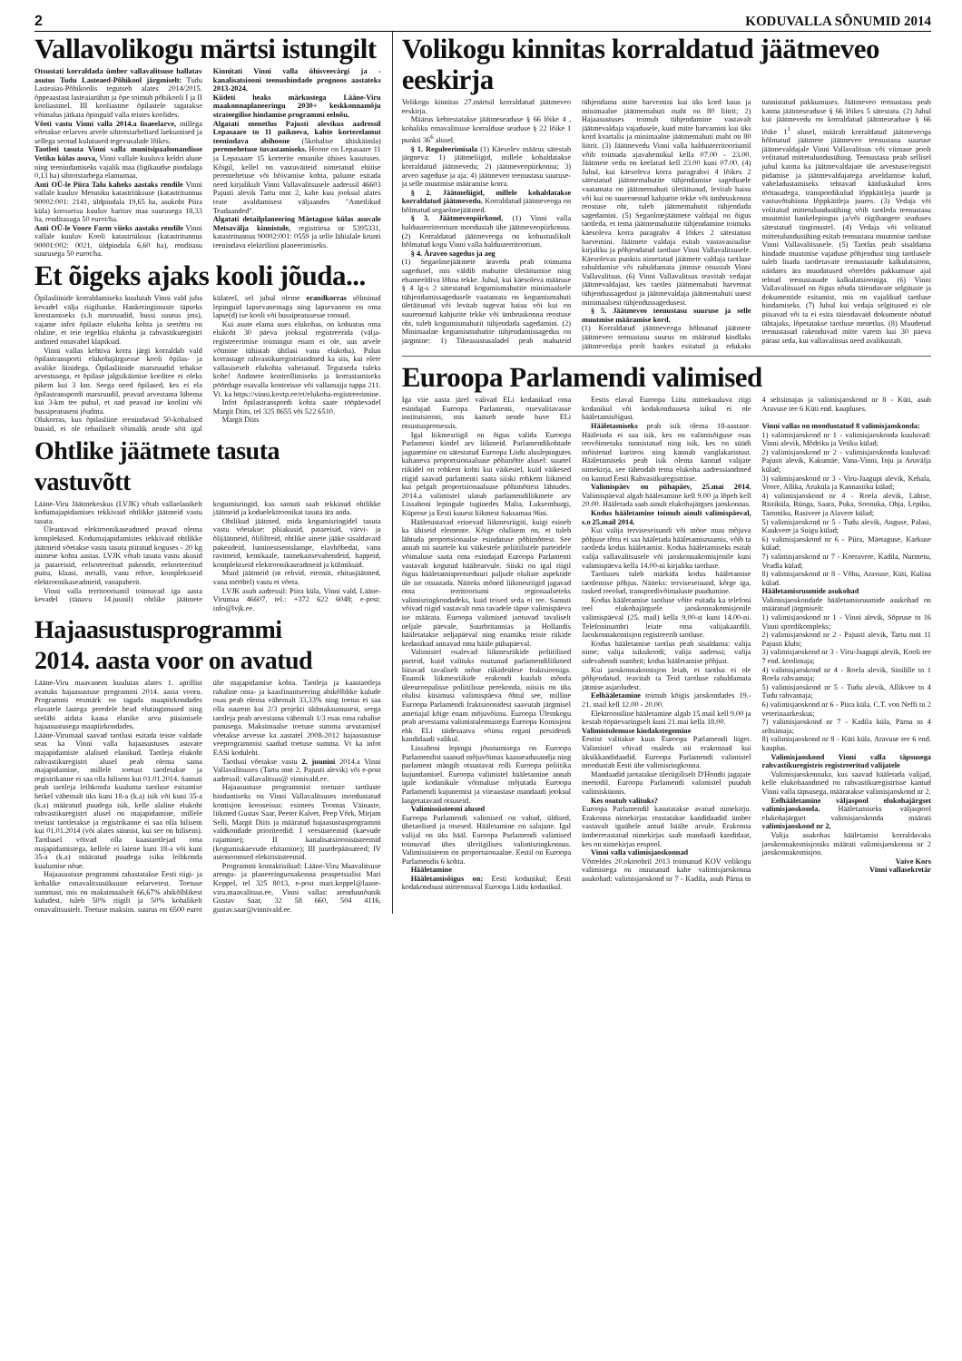2 KODUVALLA SÕNUMID 2014
Vallavolikogu märtsi istungilt
Otsustati korraldada ümber vallavalitsuse hallatav asutus Tudu Lasteaed-Põhikool järgmiselt: Tudu Lasteaias-Põhikoolis tegutseb alates 2014/2015. õppeaastast lasteaiarühm ja õpe toimub põhikooli I ja II kooliastmel. III kooliastme õpilastele tagatakse võimalus jätkata õpinguid valla teistes koolides.
Võeti vastu Vinni valla 2014.a lisaeelarve, millega võetakse eelarves arvele sihtotstarbelised laekumised ja sellega seotud kulutused tegevusalade lõikes.
Taotleti tasuta Vinni valla munitsipaalomandisse Vetiku külas asuva, Vinni vallale kuuluva keldri alune ning teenindamiseks vajalik maa (ligikaudse pindalaga 0,13 ha) sihtotstarbega elamumaa.
Anti OÜ-le Piira Talu kaheks aastaks rendile Vinni vallale kuuluv Metsniku katastriüksuse (katastritunnus 90002:001: 2141, üldpindala 19,65 ha, asukoht Piira küla) koosseisu kuuluv haritav maa suurusega 18,33 ha, renditasuga 50 eurot/ha.
Anti OÜ-le Voore Farm viieks aastaks rendile Vinni vallale kuuluv Kooli katastriüksus (katastritunnus 90001:002: 0021, üldpindala 6,60 ha), renditasu suurusega 50 eurot/ha.
Kinnitati Vinni valla ühisveevärgi ja -kanalisatsiooni teenushindade prognoos aastateks 2013-2024.
Kiideti heaks märkustega Lääne-Viru maakonnaplaneeringu 2030+ keskkonnamõju strateegilise hindamise programmi eelnõu.
Algatati menetlus Pajusti alevikus aadressil Lepasaare tn 11 paikneva, kahte korterelamut teenindava abihoone (5kohalise ühiskäimla) peremehetuse tuvastamiseks. Hoone on Lepasaare 11 ja Lepasaare 15 korterite omanike ühises kasutuses. Kõigil, kellel on vastuväiteid nimetatud ehitise peremehetuse või hõivamise kohta, palume esitada need kirjalikult Vinni Vallavalitsusele aadressil 46603 Pajusti alevik Tartu mnt 2, kahe kuu jooksul alates teate avaldamisest väljaandes "Ametlikud Teadaanded".
Algatati detailplaneering Mäetaguse külas asuvale Metsavälja kinnistule, registriosa nr 5395331, katastritunnus 90002:001: 0559 ja selle lähialale krunti teenindava elektriliini planeerimiseks.
Et õigeks ajaks kooli jõuda...
Õpilasliinide korraldamiseks kuulutab Vinni vald juba kevadel välja riigihanke. Hanketingimuste täpseks koostamiseks (s.h marsruudid, bussi suurus jms), vajame infot õpilaste elukoha kohta ja seetõttu on oluline, et teie tegeliku elukoha ja rahvastikuregistri andmed omavahel klapiksid.
Vinni vallas kehtiva korra järgi korraldab vald õpilastransporti elukohajärgsesse kooli õpilas- ja avalike liinidega. Õpilasliinide marsruudid tehakse arvestusega, et õpilase jalgsikäimise koolitee ei oleks pikem kui 3 km. Seega need õpilased, kes ei ela õpilastranspordi marsruudil, peavad arvestama lühema kui 3-km tee puhul, et nad peavad ise koolini või bussipeatuseni jõudma.
Olukorras, kus õpilasliine teenindavad 50-kohalised bussid, ei ole tehniliselt võimalik nende sõit igal külateel, sel juhul oleme erandkorras sõlminud lepinguid lapsevanemaga ning lapsevanem on oma lapse(d) ise kooli või bussipeatusesse toonud.
Kui asute elama uues elukohas, on kohustus oma elukoht 30 päeva jooksul registreerida (välja-registreerimise toimingut enam ei ole, uus arvele võtmine tühistab ühtlasi vana elukoha). Palun korrastage rahvastikuregistriandmed ka siis, kui olete vallasiseselt elukohta vahetanud. Tegutseda tuleks kohe! Andmete kontrollimiseks ja korrastamiseks pöörduge osavalla kontorisse või vallamajja tuppa 211. Vt. ka https://vinni.kovtp.ee/et/elukoha-registreerimine.
Infot õpilastranspordi kohta saate tööpäevadel Margit Diits, tel 325 8655 või 522 6510.
Margit Diits
Ohtlike jäätmete tasuta vastuvõtt
Lääne-Viru Jäätmekeskus (LVJK) võtab vallaelanikelt kodumajapidamises tekkivaid ohtlikke jäätmeid vastu tasuta.
Üleantavad elektroonikaseadmed peavad olema komplektsed. Kodumajapidamistes tekkivaid ohtlikke jäätmeid võetakse vastu tasuta piiratud koguses - 20 kg inimese kohta aastas. LVJK võtab tasuta vastu akusid ja patareisid, eelsorteeritud pakendit, eelsorteeritud puitu, klaasi, metalli, vanu rehve, kompleksseid elektroonikaseadmeid, vanapaberit.
Vinni valla territooriumil toimuvad iga aasta kevadel (tänavu 14.juunil) ohtlike jäätmete kogumisringid, kus samuti saab tekkinud ohtlikke jäätmeid ja koduelektroonikat tasuta ära anda.
Ohtlikud jäätmed, mida kogumisringidel tasuta vastu võetakse: pliiakusid, patareisid, värvi- ja õlijäätmeid, õlifiltreid, ohtlike ainete jääke sisaldavaid pakendeid, luminestsentslampe, elavhõbedat, vanu ravimeid, kemikaale, taimekaitsevahendeid, happeid, komplektseid elektroonikaseadmeid ja külmikuid.
Muid jäätmeid (nt rehvid, eterniit, ehitusjäätmed, vana mööbel) vastu ei võeta.
LVJK asub aadressil: Piira küla, Vinni vald, Lääne-Virumaa 46607, tel.: +372 622 6048; e-post: info@lvjk.ee.
Hajaasustusprogrammi
2014. aasta voor on avatud
Lääne-Viru maavanem kuulutas alates 1. aprillist avatuks hajaasustuse programmi 2014. aasta vooru. Programmi eesmärk on tagada maapiirkondades elavatele lastega peredele head elutingimused ning seeläbi aidata kaasa elanike arvu püsimisele hajaasustusega maapiirkondades.
Lääne-Virumaal saavad taotlusi esitada teiste valdade seas ka Vinni valla hajaasustuses asuvate majapidamiste alalised elanikud. Taotleja elukoht rahvastikuregistri alusel peab olema sama majapidamine, millele toetust taotletakse ja registrikanne ei saa olla hilisem kui 01.01.2014. Samuti peab taotleja leibkonda kuuluma taotluse esitamise hetkel vähemalt üks kuni 18-a (k.a) isik või kuni 35-a (k.a) määratud puudega isik, kelle alaline elukoht rahvastikuregistri alusel on majapidamine, millele toetust taotletakse ja registrikanne ei saa olla hilisem kui 01.01.2014 (või alates sünnist, kui see on hilisem). Taotlusel võivad olla kaastaotlejad oma majapidamistega, kellele ei laiene kuni 18-a või kuni 35-a (k.a) määratud puudega isiku leibkonda kuulumise nõue.
Hajaasustuse programmi rahastatakse Eesti riigi- ja kohalike omavalitsusüksuste eelarvetest. Toetuse summast, mis on maksimaalselt 66,67% abikõlblikest kuludest, tuleb 50% riigilt ja 50% kohalikelt omavalitsustelt. Toetuse maksim. suurus on 6500 eurot ühe majapidamise kohta. Taotleja ja kaastaotleja rahaline oma- ja kaasfinantseering abikõlblike kulude osas peab olema vähemalt 33,33% ning toetus ei saa olla suurem kui 2/3 projekti üldmaksumusest, seega taotleja peab arvestama vähemalt 1/3 osas oma rahalise panusega. Maksimaalse toetuse summa arvutamisel võetakse arvesse ka aastatel 2008-2012 hajaasustuse veeprogrammist saadud toetuse summa. Vt ka infot EASi koduleht.
Taotlusi võetakse vastu 2. juunini 2014.a Vinni Vallavalitsuses (Tartu mnt 2, Pajusti alevik) või e-post aadressil: vallavalitsus@ vinnivald.ee.
Hajaasustuse programmist toetuste taotluste hindamiseks on Vinni Vallavalitsuses moodustatud komisjon koosseisus: esimees Toomas Väinaste, liikmed Gustav Saar, Peeter Kalvet, Peep Võrk, Mirjam Selli, Margit Diits ja määratud hajaasustusprogrammi valdkondade prioriteedid: I veesüsteemid (kaevude rajamine); II kanalisatsioonisüsteemid (kogumiskaevude ehitamine); III juurdepääsuteed; IV autonoomsed elektrisüsteemid.
Programmi kontaktisikud: Lääne-Viru Maavalitsuse arengu- ja planeeringuosakonna peaspetsialist Mari Koppel, tel 325 8013, e-post mari.koppel@laane-viru.maavalitsus.ee, Vinni vallas: arendusnõunik Gustav Saar, 32 58 660, 504 4116, gustav.saar@vinnivald.ee.
Volikogu kinnitas korraldatud jäätmeveo eeskirja
Volikogu kinnitas 27.märtsil korraldatud jäätmeveo eeskirja.
Määrus kehtestatakse jäätmeseaduse § 66 lõike 4 , kohaliku omavalitsuse korralduse seaduse § 22 lõike 1 punkti 36<sup>6</sup> alusel.
§ 1. Reguleerimisala (1) Käesolev määrus sätestab järgneva: 1) jäätmeliigid, millele kohaldatakse korraldatud jäätmevedu; 2) jäätmeveopiirkonna; 3) arveo sageduse ja aja; 4) jäätmeveo teenustasu suuruse- ja selle muutmise määramise korra.
§ 2. Jäätmeliigid, millele kohaldatakse korraldatud jäätmevedu. Korraldatud jäätmeveoga on hõlmatud segaolmejäätmed.
§ 3. Jäätmeveopiirkond. (1) Vinni valla haldusterritoorium moodustab ühe jäätmeveopiirkonna. (2) Korraldatud jäätmeveoga on kohustuslikult hõlmatud kogu Vinni valla haldusterritoorium.
§ 4. Äraveo sagedus ja aeg
(1) Segaolmejäätmete äravedu peab toimuma sagedusel, mis väldib mahutite ületäitumise ning ebameeldiva lõhna tekke. Juhul, kui käesoleva määruse § 4 lg-s 2 sätestatud kogumismahutite minimaalsele tühjendamissagedusele vaatamata on kogumismahuti ületäitunud või levitab tugevat haisu või kui on suurenenud kahjurite tekke või ümbruskonna reostuse oht, tuleb kogumismahutit tühjendada sagedamini. (2) Minimaalne kogumismahutite tühjendamissagedus on järgmine: 1) Tiheasustusaladel peab mahuteid tühjendama mitte harvemini kui üks kord kuus ja minimaalne jäätmemahuti maht on 80 liitrit; 2) Hajaasustuses toimub tühjendamine vastavalt jäätmevaldaja vajadusele, kuid mitte harvamini kui üks kord kvartalis ja minimaalne jäätmemahuti maht on 80 liitrit. (3) Jäätmevedu Vinni valla haldusterritooriumil võib toimuda ajavahemikul kella 07.00 - 23.00. Jäätmete vedu on keelatud kell 23.00 kuni 07.00. (4) Juhul, kui käesoleva korra paragrahvi 4 lõikes 2 sätestatud jäätmemahutite tühjendamise sagedusele vaatamata on jäätmemahuti ületäitunud, levitab haisu või kui on suurenenud kahjurite tekke või ümbruskonna reostuse oht, tuleb jäätmemahutit tühjendada sagedamini. (5) Segaolmejäätmete valdajal on õigus taotleda, et tema jäätmemahutite tühjendamine toimuks käesoleva korra paragrahv 4 lõikes 2 sätestatust harvemini. Jäätmete valdaja esitab vastavasisulise kirjaliku ja põhjendatud taotluse Vinni Vallavalitsusele. Käesolevas punktis nimetatud jäätmete valdaja taotluse rahuldamise või rahuldamata jätmise otsustab Vinni Vallavalitsus. (6) Vinni Vallavalitsus teavitab vedajat jäätmevaldajast, kes taotles jäätmemahuti harvemat tühjendussagedust ja jäätmevaldaja jäätmemahuti uuest minimaalsest tühjendussagedusest.
§ 5. Jäätmeveo teenustasu suuruse ja selle muutmise määramise kord.
(1) Korraldatud jäätmeveoga hõlmatud jäätmete jäätmeveo teenustasu suurus on määratud kindlaks jäätmevedaja poolt hankes esitatud ja edukaks tunnistatud pakkumuses. Jäätmeveo teenustasu peab katma jäätmeseaduse § 66 lõikes 5 sätestatu. (2) Juhul kui jäätmevedu on korraldatud jäätmeseaduse § 66 lõike 1<sup>1</sup> alusel, määrab korraldatud jäätmeveoga hõlmatud jäätmete jäätmeveo teenustasu suuruse jäätmevaldajale Vinni Vallavalitsus või viimase poolt volitatud mittetulundusühing. Teenustasu peab sellisel juhul katma ka jäätmevaldajate üle arvestuse/registri pidamise ja jäätmevaldajatega arveldamise kulud, vaheladustamiseks tehtavad käitluskulud koos töötasudega, transpordikulud lõppkäitleja juurde ja vastuvõtuhinna lõppkäitleja juures. (3) Vedaja või volitatud mittetulundusühing võib taotleda teenustasu muutmist hankelepingus ja/või riigihangete seaduses sätestatud tingimustel. (4) Vedaja või volitatud mittetulundusühing esitab teenustasu muutmise taotluse Vinni Vallavalitsusele. (5) Taotlus peab sisaldama hindade muutmise vajaduse põhjendust ning taotlusele tuleb lisada taotletavate teenustasude kalkulatsioon, näidates ära muudatused võrreldes pakkumuse ajal tehtud teenustasude kalkulatsiooniga. (6) Vinni Vallavalitsusel on õigus nõuda täiendavate selgituste ja dokumentide esitamist, mis on vajalikud taotluse hindamiseks. (7) Juhul kui vedaja selgitused ei ole piisavad või ta ei esita täiendavaid dokumente nõutud tähtajaks, lõpetatakse taotluse menetlus. (8) Muudetud teenustasud rakenduvad mitte varem kui 30 päeva pärast seda, kui vallavalitsus need avalikustab.
Euroopa Parlamendi valimised
Iga viie aasta järel valivad ELi kodanikud oma esindajad Euroopa Parlamenti, otsevalitavasse institutsiooni, mis kaitseb nende huve ELi otsustusprotsessis.
Igal liikmesriigil on õigus valida Euroopa Parlamenti kindel arv liikmeid. Parlamendikohtade jagunemine on sätestatud Euroopa Liidu aluslepingutes kahaneva proportsionaalsuse põhimõtte alusel: suurtel riikidel on rohkem kohti kui väikestel, kuid väikesed riigid saavad parlamenti saata siiski rohkem liikmeid kui pelgalt proportsionaalsuse põhimõttest lähtudes. 2014.a valimistel ulatub parlamendiliikmete arv Lissaboni lepingule tuginedes Malta, Luksemburgi, Küprose ja Eesti kuuest liikmest Saksamaa 96ni.
Hääletustavad erinevad liikmesriigiti, kuigi esineb ka ühiseid elemente. Kõige olulisem on, et tuleb lähtuda proportsionaalse esindatuse põhimõttest. See annab nii suurtele kui väikestele poliitilistele parteidele võimaluse saata oma esindajad Euroopa Parlamenti vastavalt kogutud häältearvule. Siiski on igal riigil õigus hääletamisprotseduuri paljude oluliste aspektide üle ise otsustada. Näiteks mõned liikmesriigid jagavad oma territooriumi regionaalseteks valimisringkondadeks, kuid teised seda ei tee. Samuti võivad riigid vastavalt oma tavadele täpse valimispäeva ise määrata. Euroopa valimised jaotuvad tavaliselt neljale päevale, Suurbritannias ja Hollandis hääletatakse neljapäeval ning enamiku teiste riikide kodanikud annavad oma hääle pühapäeval.
Valimistel osalevad liikmesriikide poliitilised parteid, kuid valituks osutunud parlamendiliikmed liituvad tavaliselt mõne riikideülese fraktsiooniga. Enamik liikmesriikide erakondi kuulub mõnda üleeuroopalisse poliitilisse perekonda, niisiis on üks olulisi küsimusi valimispäeva õhtul see, milline Euroopa Parlamendi fraktsioonidest saavutab järgmisel ametiajal kõige enam mõjuvõimu. Euroopa Ülemkogu peab arvestama valimistulemustega Euroopa Komisjoni ehk ELi täidesaatva võimu organi presidendi kandidaadi valikul.
Lissaboni lepingu jõustumisega on Euroopa Parlamendist saanud mõjuvõimas kaasseadusandja ning parlament mängib otsustavat rolli Euroopa poliitika kujundamisel. Euroopa valimistel hääletamine annab igale kodanikule võimaluse mõjutada Euroopa Parlamendi kujunemist ja viieaastase mandaadi jooksul langetatavaid otsuseid.
Valimissüsteemi alused
Euroopa Parlamendi valimised on vabad, üldised, ühetaolised ja otsesed. Hääletamine on salajane. Igal valijal on üks hääl. Euroopa Parlamendi valimised toimuvad ühes üleriigilises valimisringkonnas. Valimissüsteem on proportsionaalne. Eestil on Euroopa Parlamendis 6 kohta.
Hääletamine
Hääletamisõigus on: Eesti kodanikul; Eesti kodakondsust mitteomaval Euroopa Liidu kodanikul.
Eestis elaval Euroopa Liitu mittekuuluva riigi kodanikul või kodakondsuseta isikul ei ole hääletamisõigust.
Hääletamiseks peab isik olema 18-aastane. Hääletada ei saa isik, kes on valimisõiguse osas teovõimetuks tunnistatud ning isik, kes on süüdi mõistetud kuriteos ning kannab vanglakaristust. Hääletamiseks peab isik olema kantud valijate nimekirja, see tähendab tema elukoha aadressiandmed on kantud Eesti Rahvastikuregistrisse.
Valimispäev on pühapäev, 25.mai 2014. Valimispäeval algab hääletamine kell 9.00 ja lõpeb kell 20.00. Hääletada saab ainult elukohajärgses jaoskonnas.
Kodus hääletamine toimub ainult valimispäeval, s.o 25.mail 2014.
Kui valija terviseseisundi või mõne muu mõjuva põhjuse tõttu ei saa hääletada hääletamisruumis, võib ta taotleda kodus hääletamist. Kodus hääletamiseks esitab valija vallavalitsusele või jaoskonnakomisjonile kuni valimispäeva kella 14.00-ni kirjaliku taotluse.
Taotluses tuleb märkida kodus hääletamise taotlemise põhjus. Näiteks: terviseseisund, kõrge iga, rasked teeolud, transpordivõimaluste puudumine.
Kodus hääletamise taotluse võite esitada ka telefoni teel elukohajärgsele jaoskonnakomisjonile valimispäeval (25. mail) kella 9.00-st kuni 14.00-ni. Telefoninumbri leiate oma valijakaardilt. Jaoskonnakomisjon registreerib taotluse.
Kodus hääletamise taotlus peab sisaldama: valija nime; valija isikukoodi; valija aadressi; valija sidevahendi numbrit; kodus hääletamise põhjust.
Kui jaoskonnakomisjon leiab, et taotlus ei ole põhjendatud, teavitab ta Teid taotluse rahuldamata jätmise asjaoludest.
Eelhääletamine toimub kõigis jaoskondades 19.- 21. mail kell 12.00 - 20.00.
Elektrooniline hääletamine algab 15.mail kell 9.00 ja kestab ööpäevaringselt kuni 21.mai kella 18.00.
Valimistulemuse kindakstegemine
Eestist valitakse kuus Euroopa Parlamendi liiget. Valimistel võivad osaleda nii erakonnad kui üksikkandidaadid. Euroopa Parlamendi valimistel moodustab Eesti ühe valimisringkonna.
Mandaadid jaotatakse üleriigiliselt D'Hondti jagajate meetodil. Euroopa Parlamendi valimistel puudub valimiskünnis.
Kes osutub valituks?
Euroopa Parlamendil kasutatakse avatud nimekirju. Erakonna nimekirjas reastatakse kandidaadid ümber vastavalt igaühele antud häälte arvule. Erakonna ümberreastatud nimekirjas saab mandaadi kandidaat, kes on nimekirjas eespool.
Vinni valla valimisjaoskonnad
Võrreldes 20.oktoobril 2013 toimunud KOV volikogu valimistega on muutunud kahe valimisjaoskonna asukohad: valimisjaoskond nr 7 - Kadila, asub Pärna tn 4 seltsimajas ja valimisjaoskond nr 8 - Küti, asub Aravuse tee 6 Küti end. kaupluses.
Vinni vallas on moodustatud 8 valimisjaoskonda:
1) valimisjaoskond nr 1 - valimisjaoskonda kuuluvad: Vinni alevik, Mõdriku ja Vetiku külad;
2) valimisjaoskond nr 2 - valimisjaoskonda kuuluvad: Pajusti alevik, Kakumäe, Vana-Vinni, Inju ja Aruvälja külad;
3) valimisjaoskond nr 3 - Viru-Jaagupi alevik, Kehala, Voore, Allika, Aruküla ja Kannastiku külad;
4) valimisjaoskond nr 4 - Roela alevik, Lähtse, Ristiküla, Rünga, Saara, Puka, Soonuka, Obja, Lepiku, Tammiku, Rasivere ja Alavere külad;
5) valimisjaoskond nr 5 - Tudu alevik, Anguse, Palasi, Kaukvere ja Suigu külad;
6) valimisjaoskond nr 6 - Piira, Mäetaguse, Karkuse külad;
7) valimisjaoskond nr 7 - Koeravere, Kadila, Nurmetu, Veadla külad;
8) valimisjaoskond nr 8 - Võhu, Aravuse, Küti, Kulina külad.
Hääletamisruumide asukohad
Valimisjaoskondade hääletamisruumide asukohad on määratud järgmiselt:
1) valimisjaoskond nr 1 - Vinni alevik, Sõpruse tn 16 Vinni spordikompleks;
2) valimisjaoskond nr 2 - Pajusti alevik, Tartu mnt 11 Pajusti klubi;
3) valimisjaoskond nr 3 - Viru-Jaagupi alevik, Kooli tee 7 end. koolimaja;
4) valimisjaoskond nr 4 - Roela alevik, Sinilille tn 1 Roela rahvamaja;
5) valimisjaoskond nr 5 - Tudu alevik, Allikvee tn 4 Tudu rahvamaja;
6) valimisjaoskond nr 6 - Piira küla, C.T. von Neffi tn 2 veterinaarkeskus;
7) valimisjaoskond nr 7 - Kadila küla, Pärna tn 4 seltsimaja;
8) valimisjaoskond nr 8 - Küti küla, Aravuse tee 6 end. kauplus.
Valimisjaoskond Vinni valla täpsusega rahvastikuregistris registreeritud valijatele
Valimisjaoskonnaks, kus saavad hääletada valijad, kelle elukohaandmed on rahvastikuregistrisse kantud Vinni valla täpsusega, määratakse valimisjaoskond nr 2.
Eelhääletamine väljaspool elukohajärgset valimisjaoskonda. Hääletamiseks väljaspool elukohajärgset valimisjaoskonda määrati valimisjaoskond nr 2.
Valija asukohas hääletamist korraldavaks jaoskonnakomisjoniks määrati valimisjaoskonna nr 2 jaoskonnakomisjon.
Vaive Kors
Vinni vallasekretär